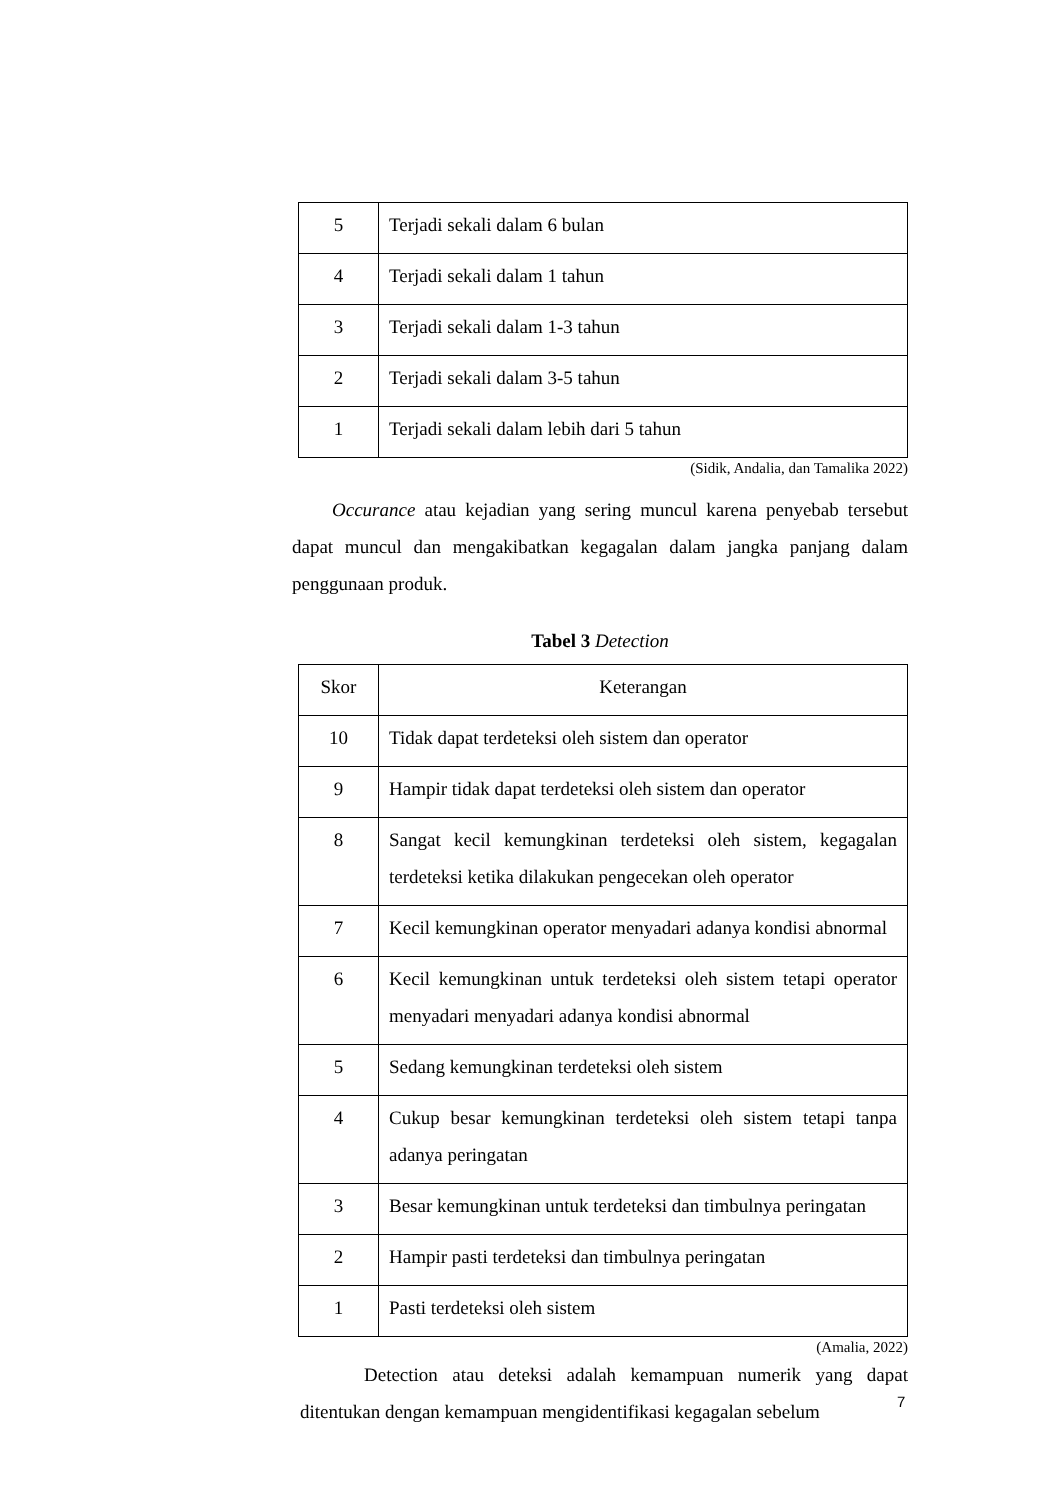| 5 | Terjadi sekali dalam 6 bulan |
| 4 | Terjadi sekali dalam 1 tahun |
| 3 | Terjadi sekali dalam 1-3 tahun |
| 2 | Terjadi sekali dalam 3-5 tahun |
| 1 | Terjadi sekali dalam lebih dari 5 tahun |
(Sidik, Andalia, dan Tamalika 2022)
Occurance atau kejadian yang sering muncul karena penyebab tersebut dapat muncul dan mengakibatkan kegagalan dalam jangka panjang dalam penggunaan produk.
Tabel 3 Detection
| Skor | Keterangan |
| 10 | Tidak dapat terdeteksi oleh sistem dan operator |
| 9 | Hampir tidak dapat terdeteksi oleh sistem dan operator |
| 8 | Sangat kecil kemungkinan terdeteksi oleh sistem, kegagalan terdeteksi ketika dilakukan pengecekan oleh operator |
| 7 | Kecil kemungkinan operator menyadari adanya kondisi abnormal |
| 6 | Kecil kemungkinan untuk terdeteksi oleh sistem tetapi operator menyadari menyadari adanya kondisi abnormal |
| 5 | Sedang kemungkinan terdeteksi oleh sistem |
| 4 | Cukup besar kemungkinan terdeteksi oleh sistem tetapi tanpa adanya peringatan |
| 3 | Besar kemungkinan untuk terdeteksi dan timbulnya peringatan |
| 2 | Hampir pasti terdeteksi dan timbulnya peringatan |
| 1 | Pasti terdeteksi oleh sistem |
(Amalia, 2022)
Detection atau deteksi adalah kemampuan numerik yang dapat ditentukan dengan kemampuan mengidentifikasi kegagalan sebelum
7